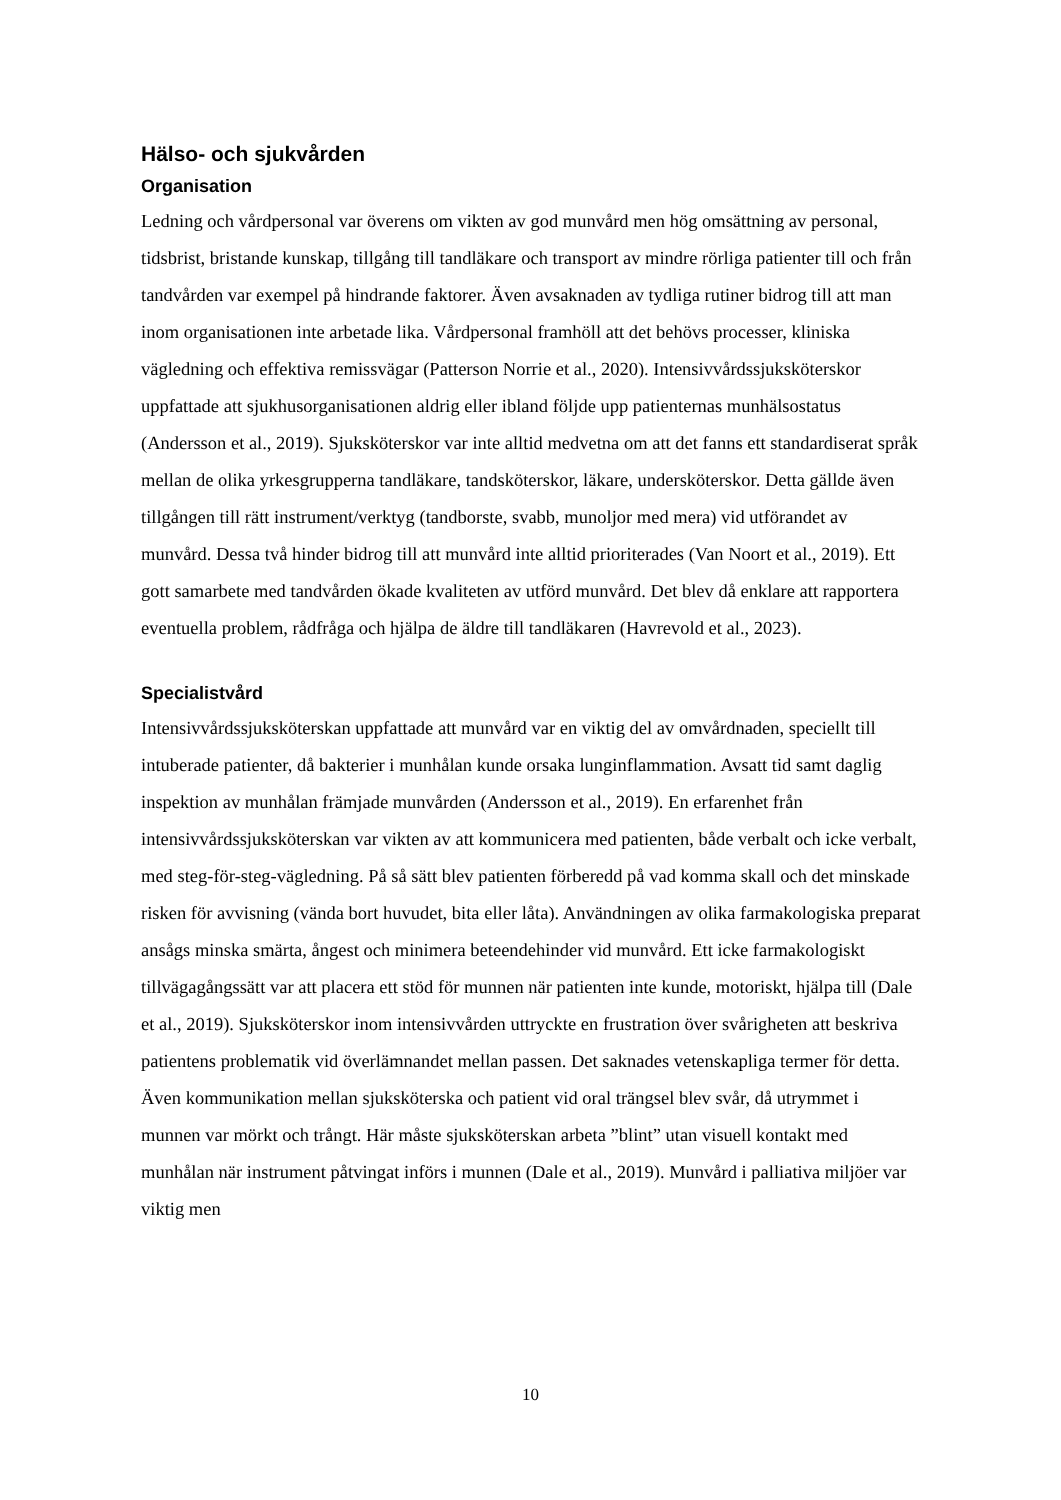Hälso- och sjukvården
Organisation
Ledning och vårdpersonal var överens om vikten av god munvård men hög omsättning av personal, tidsbrist, bristande kunskap, tillgång till tandläkare och transport av mindre rörliga patienter till och från tandvården var exempel på hindrande faktorer. Även avsaknaden av tydliga rutiner bidrog till att man inom organisationen inte arbetade lika. Vårdpersonal framhöll att det behövs processer, kliniska vägledning och effektiva remissvägar (Patterson Norrie et al., 2020). Intensivvårdssjuksköterskor uppfattade att sjukhusorganisationen aldrig eller ibland följde upp patienternas munhälsostatus (Andersson et al., 2019). Sjuksköterskor var inte alltid medvetna om att det fanns ett standardiserat språk mellan de olika yrkesgrupperna tandläkare, tandsköterskor, läkare, undersköterskor. Detta gällde även tillgången till rätt instrument/verktyg (tandborste, svabb, munoljor med mera) vid utförandet av munvård. Dessa två hinder bidrog till att munvård inte alltid prioriterades (Van Noort et al., 2019). Ett gott samarbete med tandvården ökade kvaliteten av utförd munvård. Det blev då enklare att rapportera eventuella problem, rådfråga och hjälpa de äldre till tandläkaren (Havrevold et al., 2023).
Specialistvård
Intensivvårdssjuksköterskan uppfattade att munvård var en viktig del av omvårdnaden, speciellt till intuberade patienter, då bakterier i munhålan kunde orsaka lunginflammation. Avsatt tid samt daglig inspektion av munhålan främjade munvården (Andersson et al., 2019). En erfarenhet från intensivvårdssjuksköterskan var vikten av att kommunicera med patienten, både verbalt och icke verbalt, med steg-för-steg-vägledning. På så sätt blev patienten förberedd på vad komma skall och det minskade risken för avvisning (vända bort huvudet, bita eller låta). Användningen av olika farmakologiska preparat ansågs minska smärta, ångest och minimera beteendehinder vid munvård. Ett icke farmakologiskt tillvägagångssätt var att placera ett stöd för munnen när patienten inte kunde, motoriskt, hjälpa till (Dale et al., 2019). Sjuksköterskor inom intensivvården uttryckte en frustration över svårigheten att beskriva patientens problematik vid överlämnandet mellan passen. Det saknades vetenskapliga termer för detta. Även kommunikation mellan sjuksköterska och patient vid oral trängsel blev svår, då utrymmet i munnen var mörkt och trångt. Här måste sjuksköterskan arbeta ”blint” utan visuell kontakt med munhålan när instrument påtvingat införs i munnen (Dale et al., 2019). Munvård i palliativa miljöer var viktig men
10